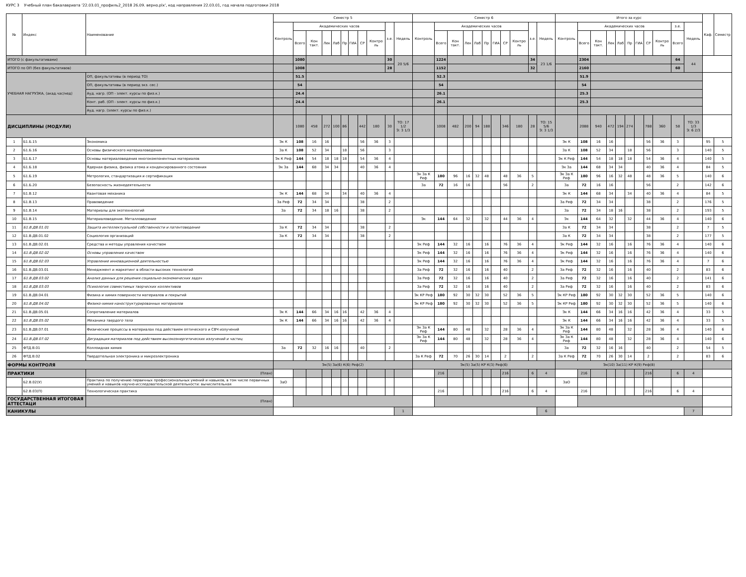КУРС 3 Учебный план бакалавриата '22.03.01_профиль2_2018 26.09. верно.plx', код направления 22.03.01, год начала подготовки 2018
| № | Индекс | Наименование | Семестр 5 | | | | | | | | | | | Семестр 6 | | | | | | | | | | | Итого за курс | | | | | | | | | | | Каф. | Семестр |
| --- | --- | --- | --- | --- | --- | --- | --- | --- | --- | --- | --- | --- | --- | --- | --- | --- | --- | --- | --- | --- | --- | --- | --- | --- | --- | --- | --- | --- | --- | --- | --- | --- | --- | --- | --- | --- | --- |
| | | | Контроль | Академических часов | | | | | | | | з.е. | Недель | Контроль | Академических часов | | | | | | | | з.е. | Недель | Контроль | Академических часов | | | | | | | | з.е. | Недель | | |
| | | | | Всего | Кон такт. | Лек | Лаб | Пр | ГИА | СР | Контро ль | | | | Всего | Кон такт. | Лек | Лаб | Пр | ГИА | СР | Контро ль | | | | Всего | Кон такт. | Лек | Лаб | Пр | ГИА | СР | Контро ль | Всего | | | |
| ИТОГО (с факультативами) | | | | 1080 | | | | | | | | 30 | 20 5/6 | | 1224 | | | | | | | | 34 | 23 1/6 | | 2304 | | | | | | | | 64 | 44 | | |
| ИТОГО по ОП (без факультативов) | | | | 1008 | | | | | | | | 28 | | | 1152 | | | | | | | | 32 | | | 2160 | | | | | | | | 60 | | | |
| УЧЕБНАЯ НАГРУЗКА, (акад.час/нед) | | ОП, факультативы (в период ТО) | | 51.5 | | | | | | | | | | | 52.3 | | | | | | | | | | | 51.9 | | | | | | | | | | | |
| | | ОП, факультативы (в период экз. сес.) | | 54 | | | | | | | | | | | 54 | | | | | | | | | | | 54 | | | | | | | | | | | |
| | | Ауд. нагр. (ОП - элект. курсы по физ.к.) | | 24.4 | | | | | | | | | | | 26.1 | | | | | | | | | | | 25.3 | | | | | | | | | | | |
| | | Конт. раб. (ОП - элект. курсы по физ.к.) | | 24.4 | | | | | | | | | | | 26.1 | | | | | | | | | | | 25.3 | | | | | | | | | | | |
| | | Ауд. нагр. (элект. курсы по физ.к.) | | | | | | | | | | | | | | | | | | | | | | | | | | | | | | | | | | | |
| ДИСЦИПЛИНЫ (МОДУЛИ) | | | | 1080 | 458 | 272 | 100 | 86 | | 442 | 180 | 30 | ТО: 17 1/2 Э: 3 1/3 | | 1008 | 482 | 200 | 94 | 188 | | 346 | 180 | 28 | ТО: 15 5/6 Э: 3 1/3 | | 2088 | 940 | 472 | 194 | 274 | | 788 | 360 | 58 | ТО: 33 1/3 Э: 6 2/3 | | |
| 1 | Б1.Б.15 | Экономика | Эк К | 108 | 16 | 16 | | | | 56 | 36 | 3 | | | | | | | | | | | | | Эк К | 108 | 16 | 16 | | | | 56 | 36 | 3 | | 95 | 5 |
| 2 | Б1.Б.16 | Основы физического материаловедения | За К | 108 | 52 | 34 | | 18 | | 56 | | 3 | | | | | | | | | | | | | За К | 108 | 52 | 34 | | 18 | | 56 | | 3 | | 140 | 5 |
| 3 | Б1.Б.17 | Основы материаловедения многокомпонентных материалов | Эк К Реф | 144 | 54 | 18 | 18 | 18 | | 54 | 36 | 4 | | | | | | | | | | | | | Эк К Реф | 144 | 54 | 18 | 18 | 18 | | 54 | 36 | 4 | | 140 | 5 |
| 4 | Б1.Б.18 | Ядерная физика, физика атома и конденсированного состояния | Эк За | 144 | 68 | 34 | 34 | | | 40 | 36 | 4 | | | | | | | | | | | | | Эк За | 144 | 68 | 34 | 34 | | | 40 | 36 | 4 | | 84 | 5 |
| 5 | Б1.Б.19 | Метрология, стандартизация и сертификация | | | | | | | | | | | | Эк За К Реф | 180 | 96 | 16 | 32 | 48 | | 48 | 36 | 5 | | Эк За К Реф | 180 | 96 | 16 | 32 | 48 | | 48 | 36 | 5 | | 140 | 6 |
| 6 | Б1.Б.20 | Безопасность жизнедеятельности | | | | | | | | | | | | За | 72 | 16 | 16 | | | | 56 | | 2 | | За | 72 | 16 | 16 | | | | 56 | | 2 | | 142 | 6 |
| 7 | Б1.В.12 | Квантовая механика | Эк К | 144 | 68 | 34 | | 34 | | 40 | 36 | 4 | | | | | | | | | | | | | Эк К | 144 | 68 | 34 | | 34 | | 40 | 36 | 4 | | 84 | 5 |
| 8 | Б1.В.13 | Правоведение | За Реф | 72 | 34 | 34 | | | | 38 | | 2 | | | | | | | | | | | | | За Реф | 72 | 34 | 34 | | | | 38 | | 2 | | 176 | 5 |
| 9 | Б1.В.14 | Материалы для экотехнологий | За | 72 | 34 | 18 | 16 | | | 38 | | 2 | | | | | | | | | | | | | За | 72 | 34 | 18 | 16 | | | 38 | | 2 | | 193 | 5 |
| 10 | Б1.В.15 | Материаловедение. Металловедение | | | | | | | | | | | | Эк | 144 | 64 | 32 | | 32 | | 44 | 36 | 4 | | Эк | 144 | 64 | 32 | | 32 | | 44 | 36 | 4 | | 140 | 6 |
| 11 | Б1.В.ДВ.01.01 | Защита интеллектуальной собственности и патентоведение | За К | 72 | 34 | 34 | | | | 38 | | 2 | | | | | | | | | | | | | За К | 72 | 34 | 34 | | | | 38 | | 2 | | 7 | 5 |
| 12 | Б1.В.ДВ.01.02 | Социология организаций | За К | 72 | 34 | 34 | | | | 38 | | 2 | | | | | | | | | | | | | За К | 72 | 34 | 34 | | | | 38 | | 2 | | 177 | 5 |
| 13 | Б1.В.ДВ.02.01 | Средства и методы управления качеством | | | | | | | | | | | | Эк Реф | 144 | 32 | 16 | | 16 | | 76 | 36 | 4 | | Эк Реф | 144 | 32 | 16 | | 16 | | 76 | 36 | 4 | | 140 | 6 |
| 14 | Б1.В.ДВ.02.02 | Основы управления качеством | | | | | | | | | | | | Эк Реф | 144 | 32 | 16 | | 16 | | 76 | 36 | 4 | | Эк Реф | 144 | 32 | 16 | | 16 | | 76 | 36 | 4 | | 140 | 6 |
| 15 | Б1.В.ДВ.02.03 | Управление инновационной деятельностью | | | | | | | | | | | | Эк Реф | 144 | 32 | 16 | | 16 | | 76 | 36 | 4 | | Эк Реф | 144 | 32 | 16 | | 16 | | 76 | 36 | 4 | | 7 | 6 |
| 16 | Б1.В.ДВ.03.01 | Менеджмент и маркетинг в области высоких технологий | | | | | | | | | | | | За Реф | 72 | 32 | 16 | | 16 | | 40 | | 2 | | За Реф | 72 | 32 | 16 | | 16 | | 40 | | 2 | | 83 | 6 |
| 17 | Б1.В.ДВ.03.02 | Анализ данных для решения социально-экономических задач | | | | | | | | | | | | За Реф | 72 | 32 | 16 | | 16 | | 40 | | 2 | | За Реф | 72 | 32 | 16 | | 16 | | 40 | | 2 | | 141 | 6 |
| 18 | Б1.В.ДВ.03.03 | Психология совместимых творческих коллективов | | | | | | | | | | | | За Реф | 72 | 32 | 16 | | 16 | | 40 | | 2 | | За Реф | 72 | 32 | 16 | | 16 | | 40 | | 2 | | 83 | 6 |
| 19 | Б1.В.ДВ.04.01 | Физика и химия поверхности материалов и покрытий | | | | | | | | | | | | Эк КР Реф | 180 | 92 | 30 | 32 | 30 | | 52 | 36 | 5 | | Эк КР Реф | 180 | 92 | 30 | 32 | 30 | | 52 | 36 | 5 | | 140 | 6 |
| 20 | Б1.В.ДВ.04.02 | Физико-химия наноструктурированных материалов | | | | | | | | | | | | Эк КР Реф | 180 | 92 | 30 | 32 | 30 | | 52 | 36 | 5 | | Эк КР Реф | 180 | 92 | 30 | 32 | 30 | | 52 | 36 | 5 | | 140 | 6 |
| 21 | Б1.В.ДВ.05.01 | Сопротивление материалов | Эк К | 144 | 66 | 34 | 16 | 16 | | 42 | 36 | 4 | | | | | | | | | | | | | Эк К | 144 | 66 | 34 | 16 | 16 | | 42 | 36 | 4 | | 33 | 5 |
| 22 | Б1.В.ДВ.05.02 | Механика твердого тела | Эк К | 144 | 66 | 34 | 16 | 16 | | 42 | 36 | 4 | | | | | | | | | | | | | Эк К | 144 | 66 | 34 | 16 | 16 | | 42 | 36 | 4 | | 33 | 5 |
| 23 | Б1.В.ДВ.07.01 | Физические процессы в материалах под действием оптического и СВЧ излучений | | | | | | | | | | | | Эк За К Реф | 144 | 80 | 48 | | 32 | | 28 | 36 | 4 | | Эк За К Реф | 144 | 80 | 48 | | 32 | | 28 | 36 | 4 | | 140 | 6 |
| 24 | Б1.В.ДВ.07.02 | Деградация материалов под действием высокоэнергетических излучений и частиц | | | | | | | | | | | | Эк За К Реф | 144 | 80 | 48 | | 32 | | 28 | 36 | 4 | | Эк За К Реф | 144 | 80 | 48 | | 32 | | 28 | 36 | 4 | | 140 | 6 |
| 25 | ФТД.В.01 | Коллоидная химия | За | 72 | 32 | 16 | 16 | | | 40 | | 2 | | | | | | | | | | | | | За | 72 | 32 | 16 | 16 | | | 40 | | 2 | | 54 | 5 |
| 26 | ФТД.В.02 | Твердотельная электроника и микроэлектроника | | | | | | | | | | | | За К Реф | 72 | 70 | 26 | 30 | 14 | | 2 | | 2 | | За К Реф | 72 | 70 | 26 | 30 | 14 | | 2 | | 2 | | 83 | 6 |
| ФОРМЫ КОНТРОЛЯ | | | Эк(5) За(6) К(6) Реф(2) | | | | | | | | | | | Эк(5) За(5) КР К(3) Реф(6) | | | | | | | | | | | Эк(10) За(11) КР К(9) Реф(8) | | | | | | | | | | | | |
| ПРАКТИКИ | | (План) | | | | | | | | | | | | | 216 | | | | | | 216 | | 6 | 4 | | 216 | | | | | | 216 | | 6 | 4 | | |
| | Б2.В.02(У) | Практика по получению первичных профессиональных умений и навыков, в том числе первичных умений и навыков научно-исследовательской деятельности: вычислительная | ЗаО | | | | | | | | | | | | | | | | | | | | | | ЗаО | | | | | | | | | | | | |
| | Б2.В.03(П) | Технологическая практика | | | | | | | | | | | | | 216 | | | | | | 216 | | 6 | 4 | | 216 | | | | | | 216 | | 6 | 4 | | |
| ГОСУДАРСТВЕННАЯ ИТОГОВАЯ АТТЕСТАЦИ | | (План) | | | | | | | | | | | | | | | | | | | | | | | | | | | | | | | | | | | |
| КАНИКУЛЫ | | | | | | | | | | | | | 1 | | | | | | | | | | | 6 | | | | | | | | | | | 7 | | |